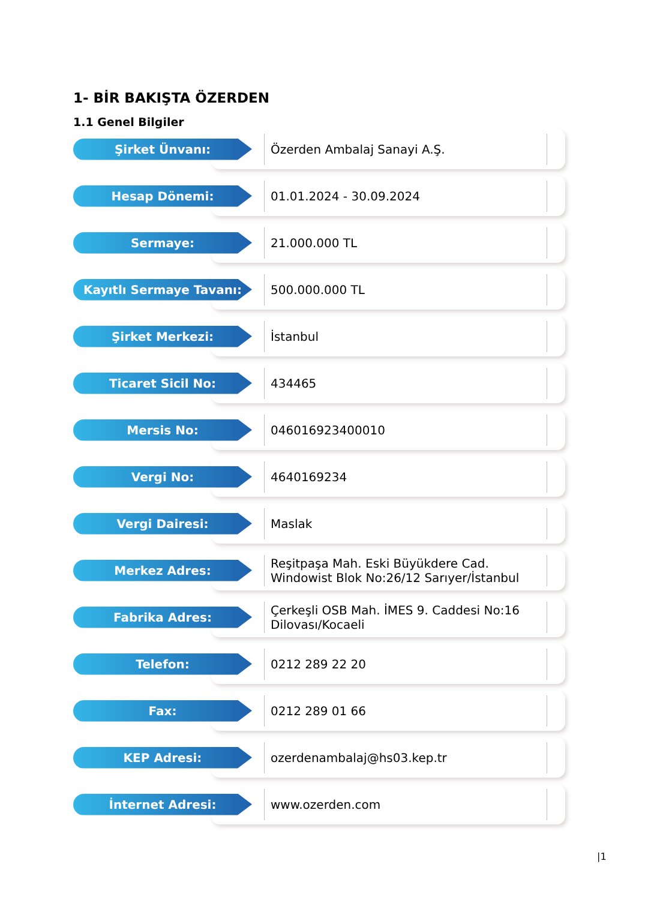1- BİR BAKIŞTA ÖZERDEN
1.1 Genel Bilgiler
Şirket Ünvanı:
Özerden Ambalaj Sanayi A.Ş.
Hesap Dönemi:
01.01.2024 - 30.09.2024
Sermaye:
21.000.000 TL
Kayıtlı Sermaye Tavanı:
500.000.000 TL
Şirket Merkezi:
İstanbul
Ticaret Sicil No:
434465
Mersis No:
046016923400010
Vergi No:
4640169234
Vergi Dairesi:
Maslak
Merkez Adres:
Reşitpaşa Mah. Eski Büyükdere Cad. Windowist Blok No:26/12 Sarıyer/İstanbul
Fabrika Adres:
Çerkeşli OSB Mah. İMES 9. Caddesi No:16 Dilovası/Kocaeli
Telefon:
0212 289 22 20
Fax:
0212 289 01 66
KEP Adresi:
ozerdenambalaj@hs03.kep.tr
İnternet Adresi:
www.ozerden.com
|1